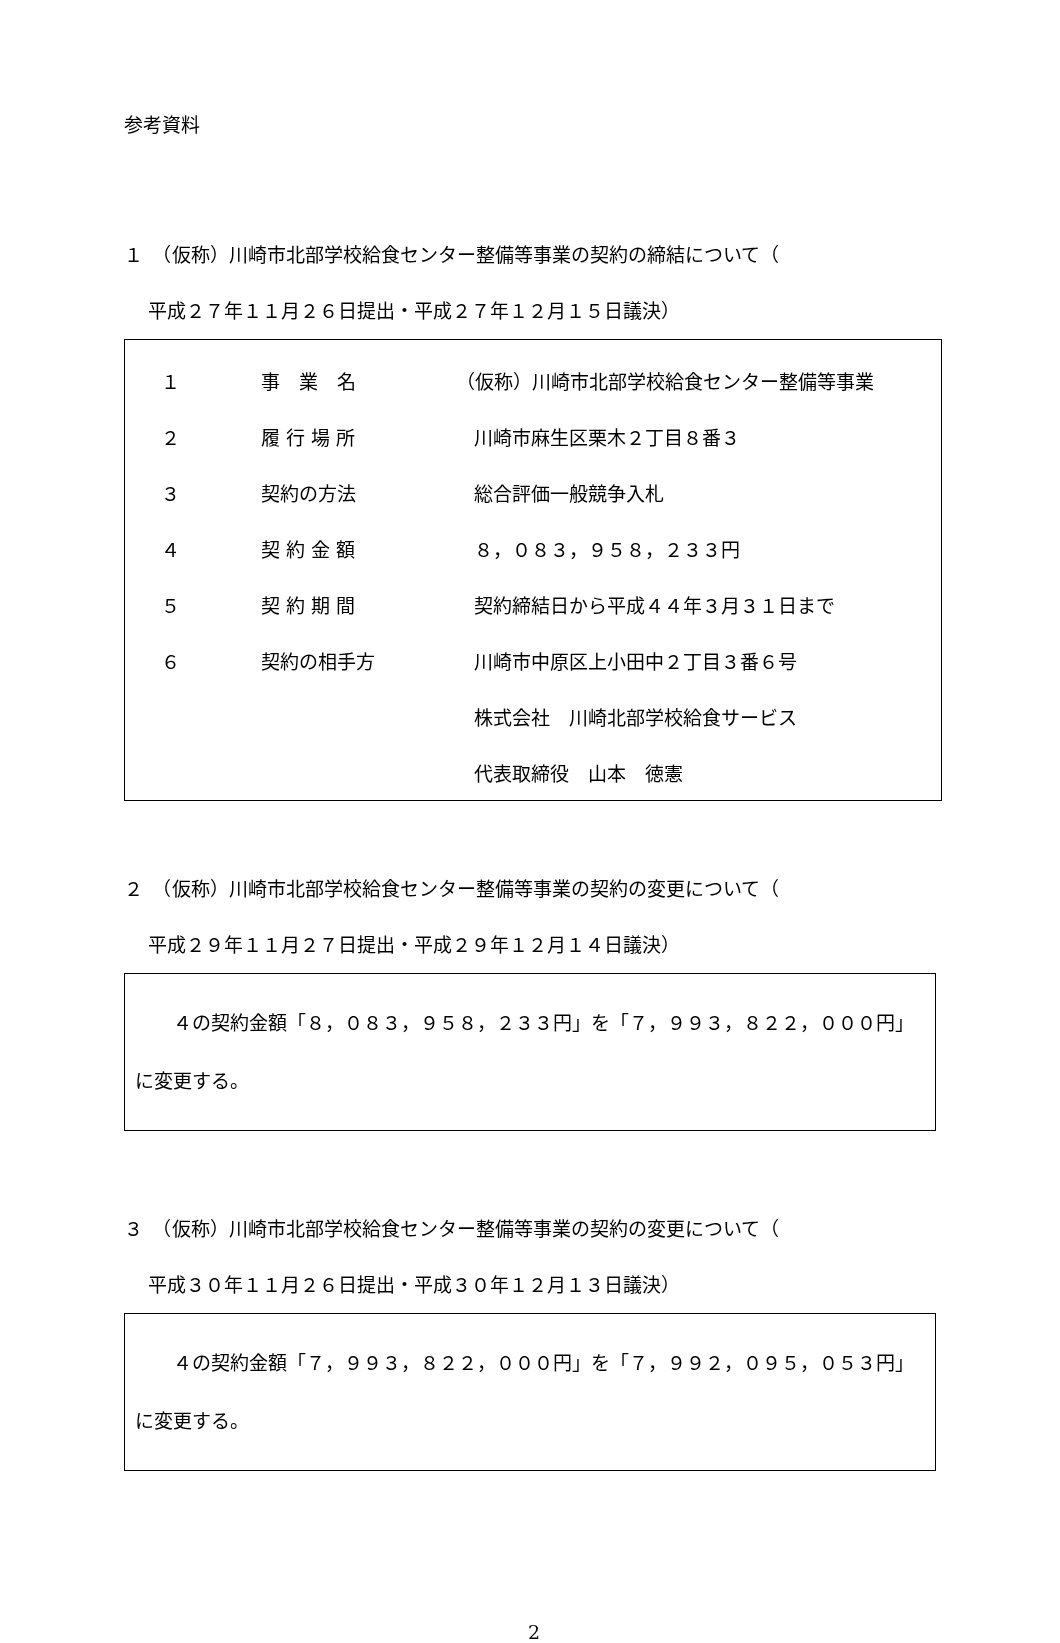参考資料
１　（仮称）川崎市北部学校給食センター整備等事業の契約の締結について（
平成２７年１１月２６日提出・平成２７年１２月１５日議決）
| １ | 事 業 名 | （仮称）川崎市北部学校給食センター整備等事業 |
| ２ | 履 行 場 所 | 川崎市麻生区栗木２丁目８番３ |
| ３ | 契約の方法 | 総合評価一般競争入札 |
| ４ | 契 約 金 額 | ８，０８３，９５８，２３３円 |
| ５ | 契 約 期 間 | 契約締結日から平成４４年３月３１日まで |
| ６ | 契約の相手方 | 川崎市中原区上小田中２丁目３番６号 |
| | | 株式会社 川崎北部学校給食サービス |
| | | 代表取締役 山本 徳憲 |
２　（仮称）川崎市北部学校給食センター整備等事業の契約の変更について（
平成２９年１１月２７日提出・平成２９年１２月１４日議決）
　　４の契約金額「８，０８３，９５８，２３３円」を「７，９９３，８２２，０００円」に変更する。
３　（仮称）川崎市北部学校給食センター整備等事業の契約の変更について（
平成３０年１１月２６日提出・平成３０年１２月１３日議決）
　　４の契約金額「７，９９３，８２２，０００円」を「７，９９２，０９５，０５３円」に変更する。
2